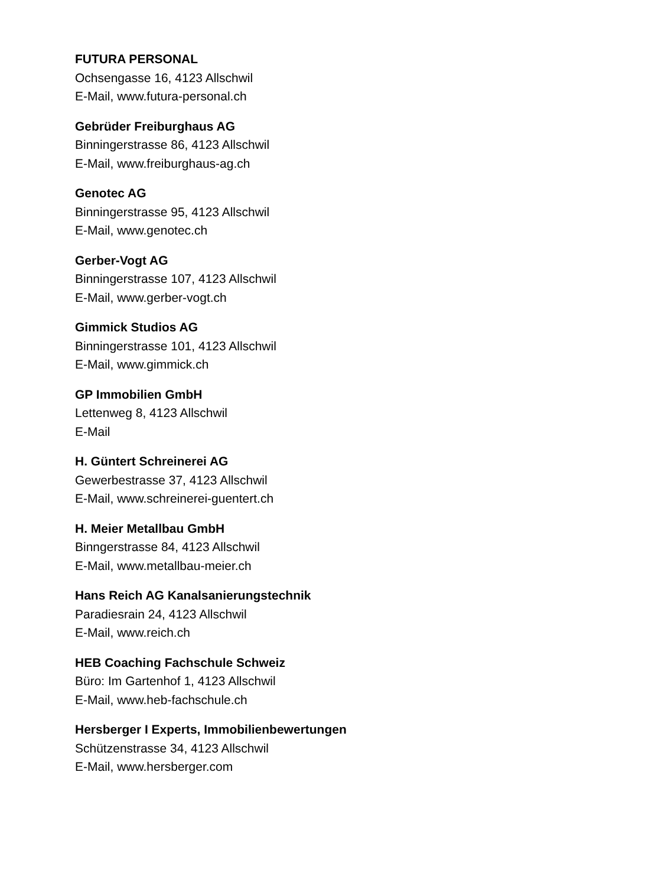FUTURA PERSONAL
Ochsengasse 16, 4123 Allschwil
E-Mail, www.futura-personal.ch
Gebrüder Freiburghaus AG
Binningerstrasse 86, 4123 Allschwil
E-Mail, www.freiburghaus-ag.ch
Genotec AG
Binningerstrasse 95, 4123 Allschwil
E-Mail, www.genotec.ch
Gerber-Vogt AG
Binningerstrasse 107, 4123 Allschwil
E-Mail, www.gerber-vogt.ch
Gimmick Studios AG
Binningerstrasse 101, 4123 Allschwil
E-Mail, www.gimmick.ch
GP Immobilien GmbH
Lettenweg 8, 4123 Allschwil
E-Mail
H. Güntert Schreinerei AG
Gewerbestrasse 37, 4123 Allschwil
E-Mail, www.schreinerei-guentert.ch
H. Meier Metallbau GmbH
Binngerstrasse 84, 4123 Allschwil
E-Mail, www.metallbau-meier.ch
Hans Reich AG Kanalsanierungstechnik
Paradiesrain 24, 4123 Allschwil
E-Mail, www.reich.ch
HEB Coaching Fachschule Schweiz
Büro: Im Gartenhof 1, 4123 Allschwil
E-Mail, www.heb-fachschule.ch
Hersberger I Experts, Immobilienbewertungen
Schützenstrasse 34, 4123 Allschwil
E-Mail, www.hersberger.com